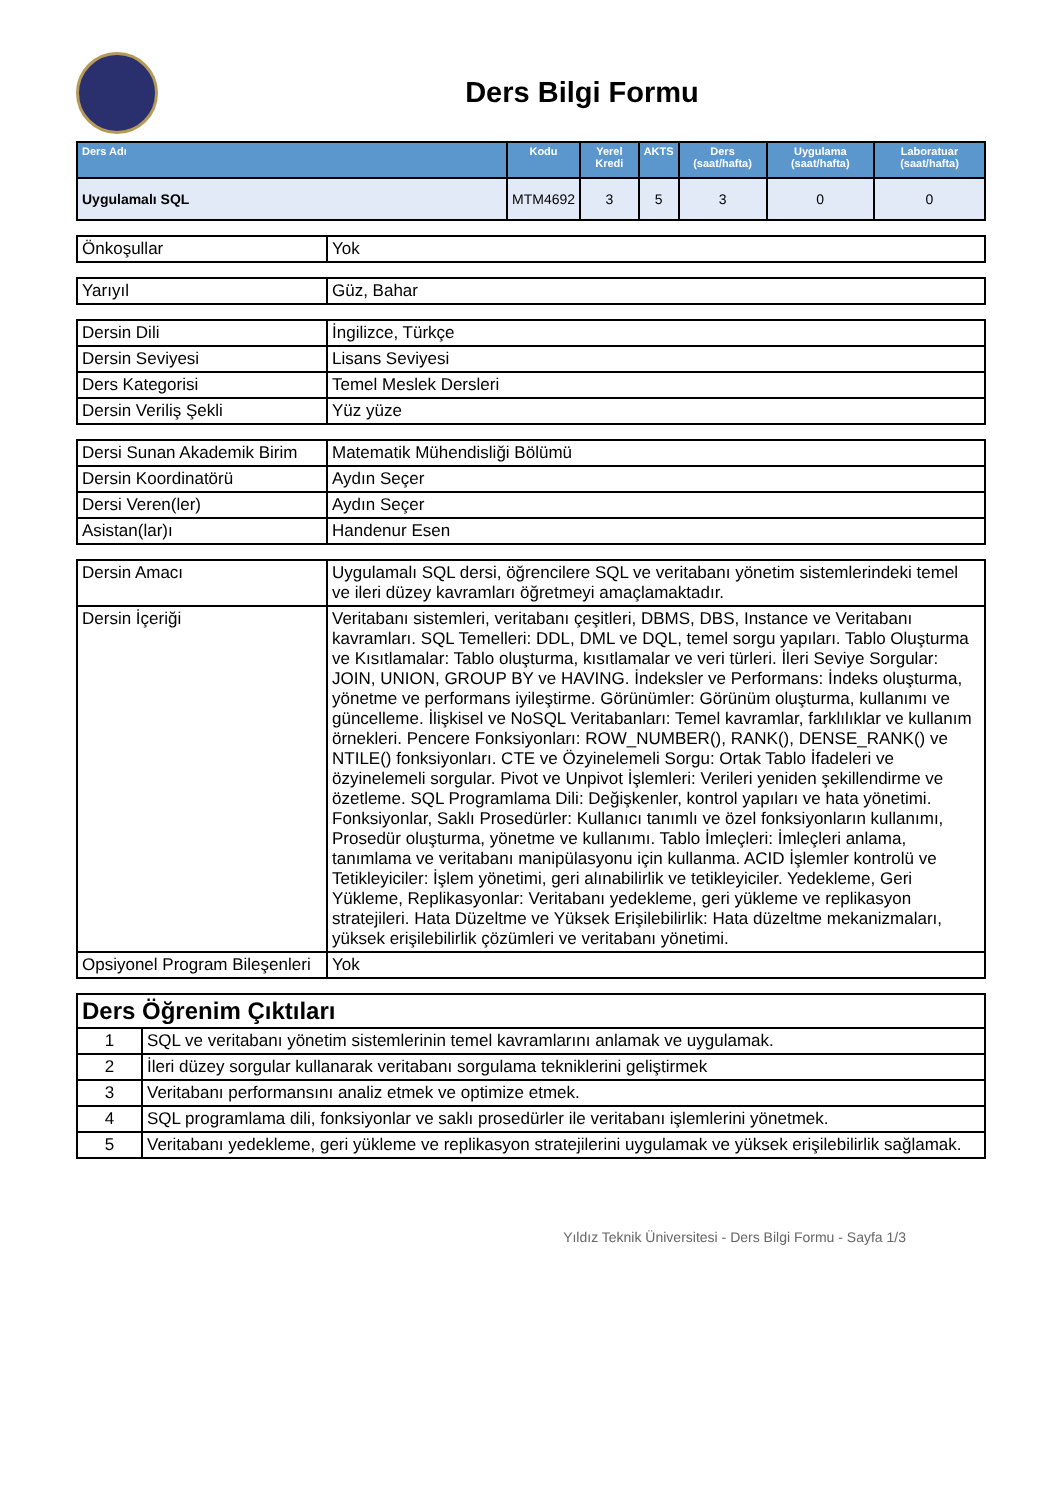Ders Bilgi Formu
| Ders Adı | Kodu | Yerel Kredi | AKTS | Ders (saat/hafta) | Uygulama (saat/hafta) | Laboratuar (saat/hafta) |
| --- | --- | --- | --- | --- | --- | --- |
| Uygulamalı SQL | MTM4692 | 3 | 5 | 3 | 0 | 0 |
| Önkoşullar | Yok |
| Yarıyıl | Güz, Bahar |
| Dersin Dili | İngilizce, Türkçe |
| Dersin Seviyesi | Lisans Seviyesi |
| Ders Kategorisi | Temel Meslek Dersleri |
| Dersin Veriliş Şekli | Yüz yüze |
| Dersi Sunan Akademik Birim | Matematik Mühendisliği Bölümü |
| Dersin Koordinatörü | Aydın Seçer |
| Dersi Veren(ler) | Aydın Seçer |
| Asistan(lar)ı | Handenur Esen |
| Dersin Amacı | Uygulamalı SQL dersi, öğrencilere SQL ve veritabanı yönetim sistemlerindeki temel ve ileri düzey kavramları öğretmeyi amaçlamaktadır. |
| Dersin İçeriği | Veritabanı sistemleri, veritabanı çeşitleri, DBMS, DBS, Instance ve Veritabanı kavramları. SQL Temelleri: DDL, DML ve DQL, temel sorgu yapıları. Tablo Oluşturma ve Kısıtlamalar: Tablo oluşturma, kısıtlamalar ve veri türleri. İleri Seviye Sorgular: JOIN, UNION, GROUP BY ve HAVING. İndeksler ve Performans: İndeks oluşturma, yönetme ve performans iyileştirme. Görünümler: Görünüm oluşturma, kullanımı ve güncelleme. İlişkisel ve NoSQL Veritabanları: Temel kavramlar, farklılıklar ve kullanım örnekleri. Pencere Fonksiyonları: ROW_NUMBER(), RANK(), DENSE_RANK() ve NTILE() fonksiyonları. CTE ve Özyinelemeli Sorgu: Ortak Tablo İfadeleri ve özyinelemeli sorgular. Pivot ve Unpivot İşlemleri: Verileri yeniden şekillendirme ve özetleme. SQL Programlama Dili: Değişkenler, kontrol yapıları ve hata yönetimi. Fonksiyonlar, Saklı Prosedürler: Kullanıcı tanımlı ve özel fonksiyonların kullanımı, Prosedür oluşturma, yönetme ve kullanımı. Tablo İmleçleri: İmleçleri anlama, tanımlama ve veritabanı manipülasyonu için kullanma. ACID İşlemler kontrolü ve Tetikleyiciler: İşlem yönetimi, geri alınabilirlik ve tetikleyiciler. Yedekleme, Geri Yükleme, Replikasyonlar: Veritabanı yedekleme, geri yükleme ve replikasyon stratejileri. Hata Düzeltme ve Yüksek Erişilebilirlik: Hata düzeltme mekanizmaları, yüksek erişilebilirlik çözümleri ve veritabanı yönetimi. |
| Opsiyonel Program Bileşenleri | Yok |
| Ders Öğrenim Çıktıları | |
| 1 | SQL ve veritabanı yönetim sistemlerinin temel kavramlarını anlamak ve uygulamak. |
| 2 | İleri düzey sorgular kullanarak veritabanı sorgulama tekniklerini geliştirmek |
| 3 | Veritabanı performansını analiz etmek ve optimize etmek. |
| 4 | SQL programlama dili, fonksiyonlar ve saklı prosedürler ile veritabanı işlemlerini yönetmek. |
| 5 | Veritabanı yedekleme, geri yükleme ve replikasyon stratejilerini uygulamak ve yüksek erişilebilirlik sağlamak. |
Yıldız Teknik Üniversitesi - Ders Bilgi Formu - Sayfa 1/3